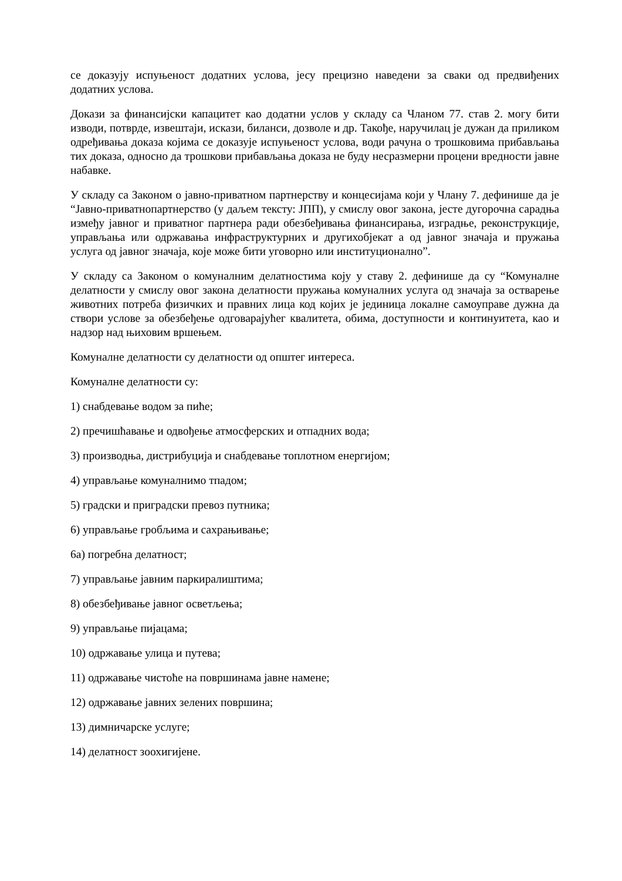се доказују испуњеност додатних услова, јесу прецизно наведени за сваки од предвиђених додатних услова.
Докази за финансијски капацитет као додатни услов у складу са Чланом 77. став 2. могу бити изводи, потврде, извештаји, искази, биланси, дозволе и др. Такође, наручилац је дужан да приликом одређивања доказа којима се доказује испуњеност услова, води рачуна о трошковима прибављања тих доказа, односно да трошкови прибављања доказа не буду несразмерни процени вредности јавне набавке.
У складу са Законом о јавно-приватном партнерству и концесијама који у Члану 7. дефинише да је “Јавно-приватнопартнерство (у даљем тексту: ЈПП), у смислу овог закона, јесте дугорочна сарадња између јавног и приватног партнера ради обезбеђивања финансирања, изградње, реконструкције, управљања или одржавања инфраструктурних и другихобјекат а од јавног значаја и пружања услуга од јавног значаја, које може бити уговорно или институционално”.
У складу са Законом о комуналним делатностима коју у ставу 2. дефинише да су “Комуналне делатности у смислу овог закона делатности пружања комуналних услуга од значаја за остварење животних потреба физичких и правних лица код којих је јединица локалне самоуправе дужна да створи услове за обезбеђење одговарајућег квалитета, обима, доступности и континуитета, као и надзор над њиховим вршењем.
Комуналне делатности су делатности од општег интереса.
Комуналне делатности су:
1) снабдевање водом за пиће;
2) пречишћавање и одвођење атмосферских и отпадних вода;
3) производња, дистрибуција и снабдевање топлотном енергијом;
4) управљање комуналнимо тпадом;
5) градски и приградски превоз путника;
6) управљање гробљима и сахрањивање;
6а) погребна делатност;
7) управљање јавним паркиралиштима;
8) обезбеђивање јавног осветљења;
9) управљање пијацама;
10) одржавање улица и путева;
11) одржавање чистоће на површинама јавне намене;
12) одржавање јавних зелених површина;
13) димничарске услуге;
14) делатност зоохигијене.